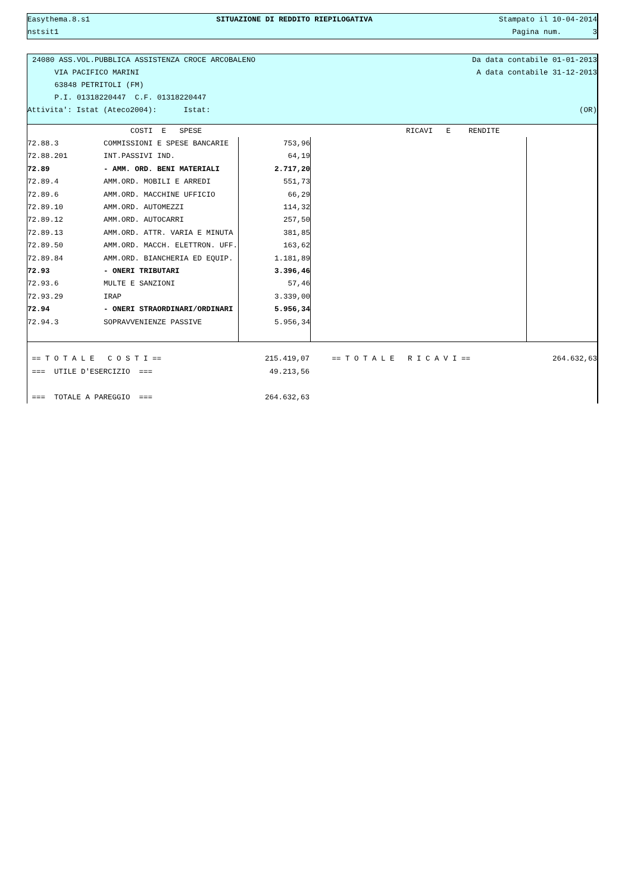Easythema.8.s1 SITUAZIONE DI REDDITO RIEPILOGATIVA Stampato il 10-04-2014
nstsit1 Pagina num. 3
24080 ASS.VOL.PUBBLICA ASSISTENZA CROCE ARCOBALENO Da data contabile 01-01-2013
VIA PACIFICO MARINI A data contabile 31-12-2013
63848 PETRITOLI (FM)
P.I. 01318220447 C.F. 01318220447
Attivita': Istat (Ateco2004): Istat: (OR)
| | COSTI E SPESE | | RICAVI E RENDITE | |
| 72.88.3 | COMMISSIONI E SPESE BANCARIE | 753,96 | | |
| 72.88.201 | INT.PASSIVI IND. | 64,19 | | |
| 72.89 | - AMM. ORD. BENI MATERIALI | 2.717,20 | | |
| 72.89.4 | AMM.ORD. MOBILI E ARREDI | 551,73 | | |
| 72.89.6 | AMM.ORD. MACCHINE UFFICIO | 66,29 | | |
| 72.89.10 | AMM.ORD. AUTOMEZZI | 114,32 | | |
| 72.89.12 | AMM.ORD. AUTOCARRI | 257,50 | | |
| 72.89.13 | AMM.ORD. ATTR. VARIA E MINUTA | 381,85 | | |
| 72.89.50 | AMM.ORD. MACCH. ELETTRON. UFF. | 163,62 | | |
| 72.89.84 | AMM.ORD. BIANCHERIA ED EQUIP. | 1.181,89 | | |
| 72.93 | - ONERI TRIBUTARI | 3.396,46 | | |
| 72.93.6 | MULTE E SANZIONI | 57,46 | | |
| 72.93.29 | IRAP | 3.339,00 | | |
| 72.94 | - ONERI STRAORDINARI/ORDINARI | 5.956,34 | | |
| 72.94.3 | SOPRAVVENIENZE PASSIVE | 5.956,34 | | |
| == T O T A L E C O S T I == | 215.419,07 | == T O T A L E R I C A V I == | 264.632,63 |
| === UTILE D'ESERCIZIO === | 49.213,56 | | |
| === TOTALE A PAREGGIO === | 264.632,63 | | |